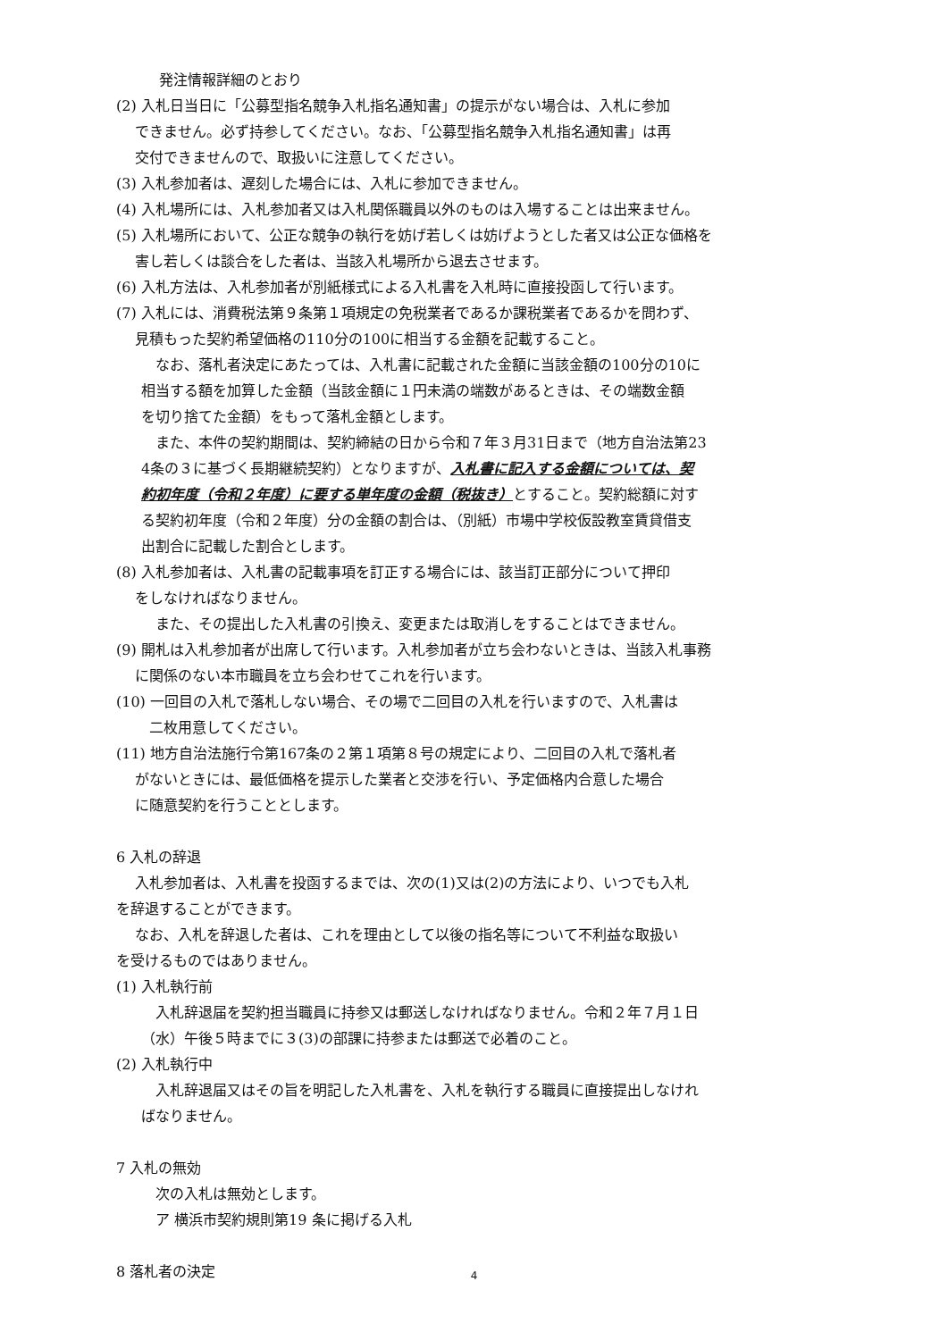発注情報詳細のとおり
(2) 入札日当日に「公募型指名競争入札指名通知書」の提示がない場合は、入札に参加
　 できません。必ず持参してください。なお、「公募型指名競争入札指名通知書」は再
　 交付できませんので、取扱いに注意してください。
(3) 入札参加者は、遅刻した場合には、入札に参加できません。
(4) 入札場所には、入札参加者又は入札関係職員以外のものは入場することは出来ません。
(5) 入札場所において、公正な競争の執行を妨げ若しくは妨げようとした者又は公正な価格を
　 害し若しくは談合をした者は、当該入札場所から退去させます。
(6) 入札方法は、入札参加者が別紙様式による入札書を入札時に直接投函して行います。
(7) 入札には、消費税法第９条第１項規定の免税業者であるか課税業者であるかを問わず、
　 見積もった契約希望価格の110分の100に相当する金額を記載すること。
　なお、落札者決定にあたっては、入札書に記載された金額に当該金額の100分の10に
相当する額を加算した金額（当該金額に１円未満の端数があるときは、その端数金額
を切り捨てた金額）をもって落札金額とします。
　また、本件の契約期間は、契約締結の日から令和７年３月31日まで（地方自治法第23
4条の３に基づく長期継続契約）となりますが、入札書に記入する金額については、契
約初年度（令和２年度）に要する単年度の金額（税抜き）とすること。契約総額に対す
る契約初年度（令和２年度）分の金額の割合は、（別紙）市場中学校仮設教室賃貸借支
出割合に記載した割合とします。
(8) 入札参加者は、入札書の記載事項を訂正する場合には、該当訂正部分について押印
　 をしなければなりません。
また、その提出した入札書の引換え、変更または取消しをすることはできません。
(9) 開札は入札参加者が出席して行います。入札参加者が立ち会わないときは、当該入札事務
　 に関係のない本市職員を立ち会わせてこれを行います。
(10) 一回目の入札で落札しない場合、その場で二回目の入札を行いますので、入札書は
　　 二枚用意してください。
(11) 地方自治法施行令第167条の２第１項第８号の規定により、二回目の入札で落札者
　 がないときには、最低価格を提示した業者と交渉を行い、予定価格内合意した場合
　 に随意契約を行うこととします。
6 入札の辞退
　 入札参加者は、入札書を投函するまでは、次の(1)又は(2)の方法により、いつでも入札
を辞退することができます。
　 なお、入札を辞退した者は、これを理由として以後の指名等について不利益な取扱い
を受けるものではありません。
(1) 入札執行前
　入札辞退届を契約担当職員に持参又は郵送しなければなりません。令和２年７月１日
（水）午後５時までに３(3)の部課に持参または郵送で必着のこと。
(2) 入札執行中
　入札辞退届又はその旨を明記した入札書を、入札を執行する職員に直接提出しなけれ
ばなりません。
7 入札の無効
次の入札は無効とします。
ア 横浜市契約規則第19 条に掲げる入札
8 落札者の決定
4